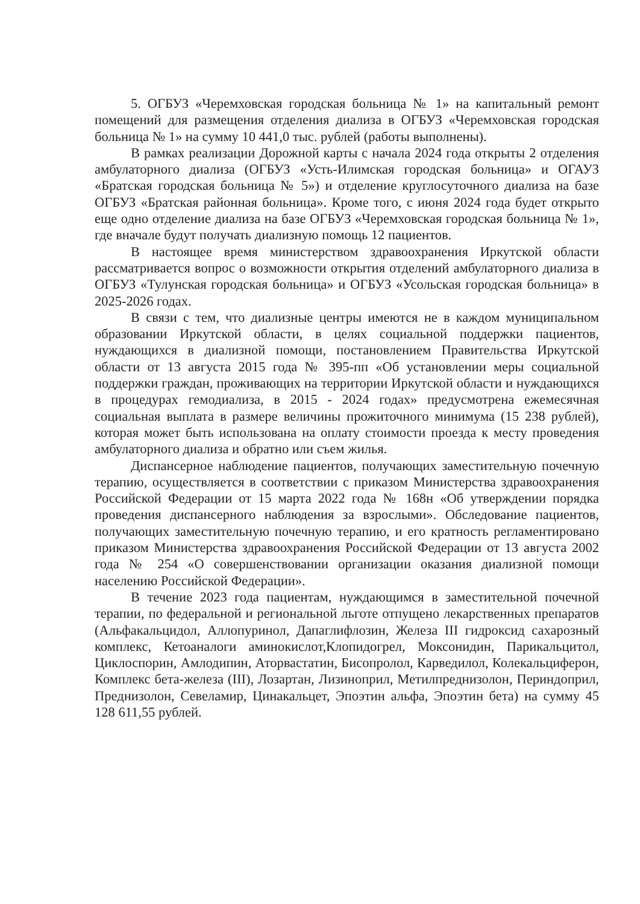5. ОГБУЗ «Черемховская городская больница № 1» на капитальный ремонт помещений для размещения отделения диализа в ОГБУЗ «Черемховская городская больница № 1» на сумму 10 441,0 тыс. рублей (работы выполнены).
В рамках реализации Дорожной карты с начала 2024 года открыты 2 отделения амбулаторного диализа (ОГБУЗ «Усть-Илимская городская больница» и ОГАУЗ «Братская городская больница № 5») и отделение круглосуточного диализа на базе ОГБУЗ «Братская районная больница». Кроме того, с июня 2024 года будет открыто еще одно отделение диализа на базе ОГБУЗ «Черемховская городская больница № 1», где вначале будут получать диализную помощь 12 пациентов.
В настоящее время министерством здравоохранения Иркутской области рассматривается вопрос о возможности открытия отделений амбулаторного диализа в ОГБУЗ «Тулунская городская больница» и ОГБУЗ «Усольская городская больница» в 2025-2026 годах.
В связи с тем, что диализные центры имеются не в каждом муниципальном образовании Иркутской области, в целях социальной поддержки пациентов, нуждающихся в диализной помощи, постановлением Правительства Иркутской области от 13 августа 2015 года № 395-пп «Об установлении меры социальной поддержки граждан, проживающих на территории Иркутской области и нуждающихся в процедурах гемодиализа, в 2015 - 2024 годах» предусмотрена ежемесячная социальная выплата в размере величины прожиточного минимума (15 238 рублей), которая может быть использована на оплату стоимости проезда к месту проведения амбулаторного диализа и обратно или съем жилья.
Диспансерное наблюдение пациентов, получающих заместительную почечную терапию, осуществляется в соответствии с приказом Министерства здравоохранения Российской Федерации от 15 марта 2022 года № 168н «Об утверждении порядка проведения диспансерного наблюдения за взрослыми». Обследование пациентов, получающих заместительную почечную терапию, и его кратность регламентировано приказом Министерства здравоохранения Российской Федерации от 13 августа 2002 года № 254 «О совершенствовании организации оказания диализной помощи населению Российской Федерации».
В течение 2023 года пациентам, нуждающимся в заместительной почечной терапии, по федеральной и региональной льготе отпущено лекарственных препаратов (Альфакальцидол, Аллопуринол, Дапаглифлозин, Железа III гидроксид сахарозный комплекс, Кетоаналоги аминокислот,Клопидогрел, Моксонидин, Парикальцитол, Циклоспорин, Амлодипин, Аторвастатин, Бисопролол, Карведилол, Колекальциферон, Комплекс бета-железа (III), Лозартан, Лизиноприл, Метилпреднизолон, Периндоприл, Преднизолон, Севеламир, Цинакальцет, Эпоэтин альфа, Эпоэтин бета) на сумму 45 128 611,55 рублей.